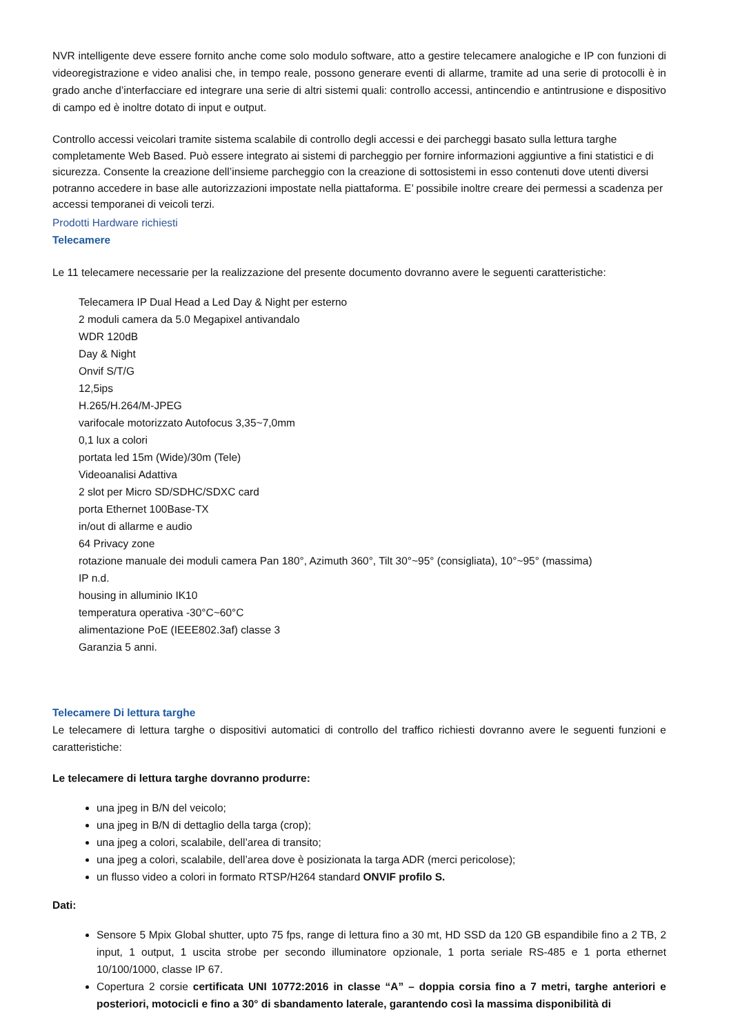NVR intelligente deve essere fornito anche come solo modulo software, atto a gestire telecamere analogiche e IP con funzioni di videoregistrazione e video analisi che, in tempo reale, possono generare eventi di allarme, tramite ad una serie di protocolli è in grado anche d’interfacciare ed integrare una serie di altri sistemi quali: controllo accessi, antincendio e antintrusione e dispositivo di campo ed è inoltre dotato di input e output.
Controllo accessi veicolari tramite sistema scalabile di controllo degli accessi e dei parcheggi basato sulla lettura targhe completamente Web Based. Può essere integrato ai sistemi di parcheggio per fornire informazioni aggiuntive a fini statistici e di sicurezza. Consente la creazione dell’insieme parcheggio con la creazione di sottosistemi in esso contenuti dove utenti diversi potranno accedere in base alle autorizzazioni impostate nella piattaforma. E’ possibile inoltre creare dei permessi a scadenza per accessi temporanei di veicoli terzi.
Prodotti Hardware richiesti
Telecamere
Le 11 telecamere necessarie per la realizzazione del presente documento dovranno avere le seguenti caratteristiche:
Telecamera IP Dual Head a Led Day & Night per esterno
2 moduli camera da 5.0 Megapixel antivandalo
WDR 120dB
Day & Night
Onvif S/T/G
12,5ips
H.265/H.264/M-JPEG
varifocale motorizzato Autofocus 3,35~7,0mm
0,1 lux a colori
portata led 15m (Wide)/30m (Tele)
Videoanalisi Adattiva
2 slot per Micro SD/SDHC/SDXC card
porta Ethernet 100Base-TX
in/out di allarme e audio
64 Privacy zone
rotazione manuale dei moduli camera Pan 180°, Azimuth 360°, Tilt 30°~95° (consigliata), 10°~95° (massima)
IP n.d.
housing in alluminio IK10
temperatura operativa -30°C~60°C
alimentazione PoE (IEEE802.3af) classe 3
Garanzia 5 anni.
Telecamere Di lettura targhe
Le telecamere di lettura targhe o dispositivi automatici di controllo del traffico richiesti dovranno avere le seguenti funzioni e caratteristiche:
Le telecamere di lettura targhe dovranno produrre:
una jpeg in B/N del veicolo;
una jpeg in B/N di dettaglio della targa (crop);
una jpeg a colori, scalabile, dell’area di transito;
una jpeg a colori, scalabile, dell’area dove è posizionata la targa ADR (merci pericolose);
un flusso video a colori in formato RTSP/H264 standard ONVIF profilo S.
Dati:
Sensore 5 Mpix Global shutter, upto 75 fps, range di lettura fino a 30 mt, HD SSD da 120 GB espandibile fino a 2 TB, 2 input, 1 output, 1 uscita strobe per secondo illuminatore opzionale, 1 porta seriale RS-485 e 1 porta ethernet 10/100/1000, classe IP 67.
Copertura 2 corsie certificata UNI 10772:2016 in classe “A” – doppia corsia fino a 7 metri, targhe anteriori e posteriori, motocicli e fino a 30° di sbandamento laterale, garantendo così la massima disponibilità di